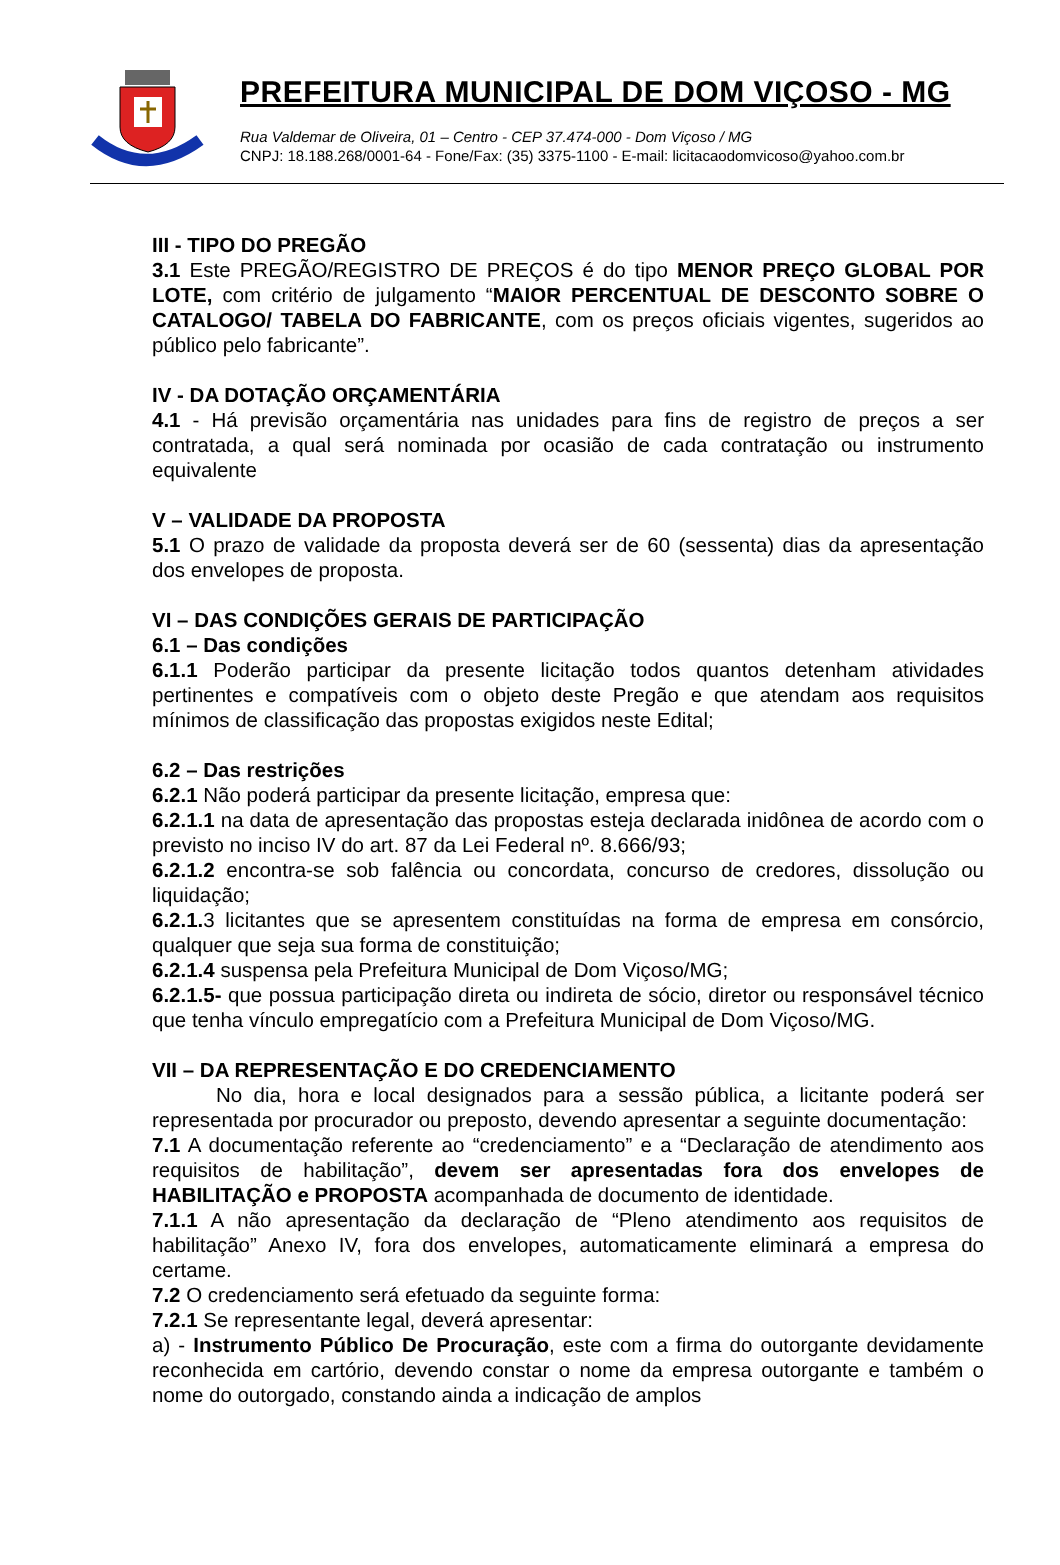PREFEITURA MUNICIPAL DE DOM VIÇOSO - MG
Rua Valdemar de Oliveira, 01 – Centro - CEP 37.474-000 - Dom Viçoso / MG
CNPJ: 18.188.268/0001-64 - Fone/Fax: (35) 3375-1100 - E-mail: licitacaodomvicoso@yahoo.com.br
III - TIPO DO PREGÃO
3.1 Este PREGÃO/REGISTRO DE PREÇOS é do tipo MENOR PREÇO GLOBAL POR LOTE, com critério de julgamento “MAIOR PERCENTUAL DE DESCONTO SOBRE O CATALOGO/ TABELA DO FABRICANTE, com os preços oficiais vigentes, sugeridos ao público pelo fabricante”.
IV - DA DOTAÇÃO ORÇAMENTÁRIA
4.1 - Há previsão orçamentária nas unidades para fins de registro de preços a ser contratada, a qual será nominada por ocasião de cada contratação ou instrumento equivalente
V – VALIDADE DA PROPOSTA
5.1 O prazo de validade da proposta deverá ser de 60 (sessenta) dias da apresentação dos envelopes de proposta.
VI – DAS CONDIÇÕES GERAIS DE PARTICIPAÇÃO
6.1 – Das condições
6.1.1 Poderão participar da presente licitação todos quantos detenham atividades pertinentes e compatíveis com o objeto deste Pregão e que atendam aos requisitos mínimos de classificação das propostas exigidos neste Edital;
6.2 – Das restrições
6.2.1 Não poderá participar da presente licitação, empresa que:
6.2.1.1 na data de apresentação das propostas esteja declarada inidônea de acordo com o previsto no inciso IV do art. 87 da Lei Federal nº. 8.666/93;
6.2.1.2 encontra-se sob falência ou concordata, concurso de credores, dissolução ou liquidação;
6.2.1. 3 licitantes que se apresentem constituídas na forma de empresa em consórcio, qualquer que seja sua forma de constituição;
6.2.1.4 suspensa pela Prefeitura Municipal de Dom Viçoso/MG;
6.2.1.5- que possua participação direta ou indireta de sócio, diretor ou responsável técnico que tenha vínculo empregatício com a Prefeitura Municipal de Dom Viçoso/MG.
VII – DA REPRESENTAÇÃO E DO CREDENCIAMENTO
No dia, hora e local designados para a sessão pública, a licitante poderá ser representada por procurador ou preposto, devendo apresentar a seguinte documentação:
7.1 A documentação referente ao “credenciamento” e a “Declaração de atendimento aos requisitos de habilitação”, devem ser apresentadas fora dos envelopes de HABILITAÇÃO e PROPOSTA acompanhada de documento de identidade.
7.1.1 A não apresentação da declaração de “Pleno atendimento aos requisitos de habilitação” Anexo IV, fora dos envelopes, automaticamente eliminará a empresa do certame.
7.2 O credenciamento será efetuado da seguinte forma:
7.2.1 Se representante legal, deverá apresentar:
a) - Instrumento Público De Procuração, este com a firma do outorgante devidamente reconhecida em cartório, devendo constar o nome da empresa outorgante e também o nome do outorgado, constando ainda a indicação de amplos